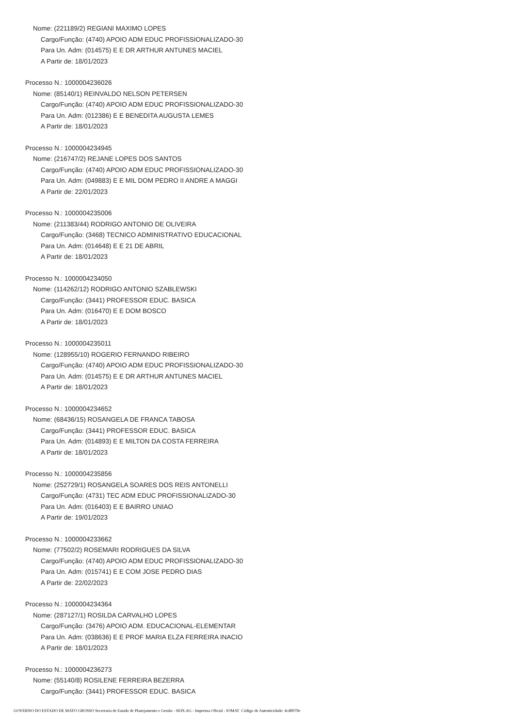Nome: (221189/2) REGIANI MAXIMO LOPES
Cargo/Função: (4740) APOIO ADM EDUC PROFISSIONALIZADO-30
Para Un. Adm: (014575) E E DR ARTHUR ANTUNES MACIEL
A Partir de: 18/01/2023
Processo N.: 1000004236026
Nome: (85140/1) REINVALDO NELSON PETERSEN
Cargo/Função: (4740) APOIO ADM EDUC PROFISSIONALIZADO-30
Para Un. Adm: (012386) E E BENEDITA AUGUSTA LEMES
A Partir de: 18/01/2023
Processo N.: 1000004234945
Nome: (216747/2) REJANE LOPES DOS SANTOS
Cargo/Função: (4740) APOIO ADM EDUC PROFISSIONALIZADO-30
Para Un. Adm: (049883) E E MIL DOM PEDRO II ANDRE A MAGGI
A Partir de: 22/01/2023
Processo N.: 1000004235006
Nome: (211383/44) RODRIGO ANTONIO DE OLIVEIRA
Cargo/Função: (3468) TECNICO ADMINISTRATIVO EDUCACIONAL
Para Un. Adm: (014648) E E 21 DE ABRIL
A Partir de: 18/01/2023
Processo N.: 1000004234050
Nome: (114262/12) RODRIGO ANTONIO SZABLEWSKI
Cargo/Função: (3441) PROFESSOR EDUC. BASICA
Para Un. Adm: (016470) E E DOM BOSCO
A Partir de: 18/01/2023
Processo N.: 1000004235011
Nome: (128955/10) ROGERIO FERNANDO RIBEIRO
Cargo/Função: (4740) APOIO ADM EDUC PROFISSIONALIZADO-30
Para Un. Adm: (014575) E E DR ARTHUR ANTUNES MACIEL
A Partir de: 18/01/2023
Processo N.: 1000004234652
Nome: (68436/15) ROSANGELA DE FRANCA TABOSA
Cargo/Função: (3441) PROFESSOR EDUC. BASICA
Para Un. Adm: (014893) E E MILTON DA COSTA FERREIRA
A Partir de: 18/01/2023
Processo N.: 1000004235856
Nome: (252729/1) ROSANGELA SOARES DOS REIS ANTONELLI
Cargo/Função: (4731) TEC ADM EDUC PROFISSIONALIZADO-30
Para Un. Adm: (016403) E E BAIRRO UNIAO
A Partir de: 19/01/2023
Processo N.: 1000004233662
Nome: (77502/2) ROSEMARI RODRIGUES DA SILVA
Cargo/Função: (4740) APOIO ADM EDUC PROFISSIONALIZADO-30
Para Un. Adm: (015741) E E COM JOSE PEDRO DIAS
A Partir de: 22/02/2023
Processo N.: 1000004234364
Nome: (287127/1) ROSILDA CARVALHO LOPES
Cargo/Função: (3476) APOIO ADM. EDUCACIONAL-ELEMENTAR
Para Un. Adm: (038636) E E PROF MARIA ELZA FERREIRA INACIO
A Partir de: 18/01/2023
Processo N.: 1000004236273
Nome: (55140/8) ROSILENE FERREIRA BEZERRA
Cargo/Função: (3441) PROFESSOR EDUC. BASICA
GOVERNO DO ESTADO DE MATO GROSSO Secretaria de Estado de Planejamento e Gestão - SEPLAG - Imprensa Oficial - IOMAT Código de Autenticidade: 4cd8970e